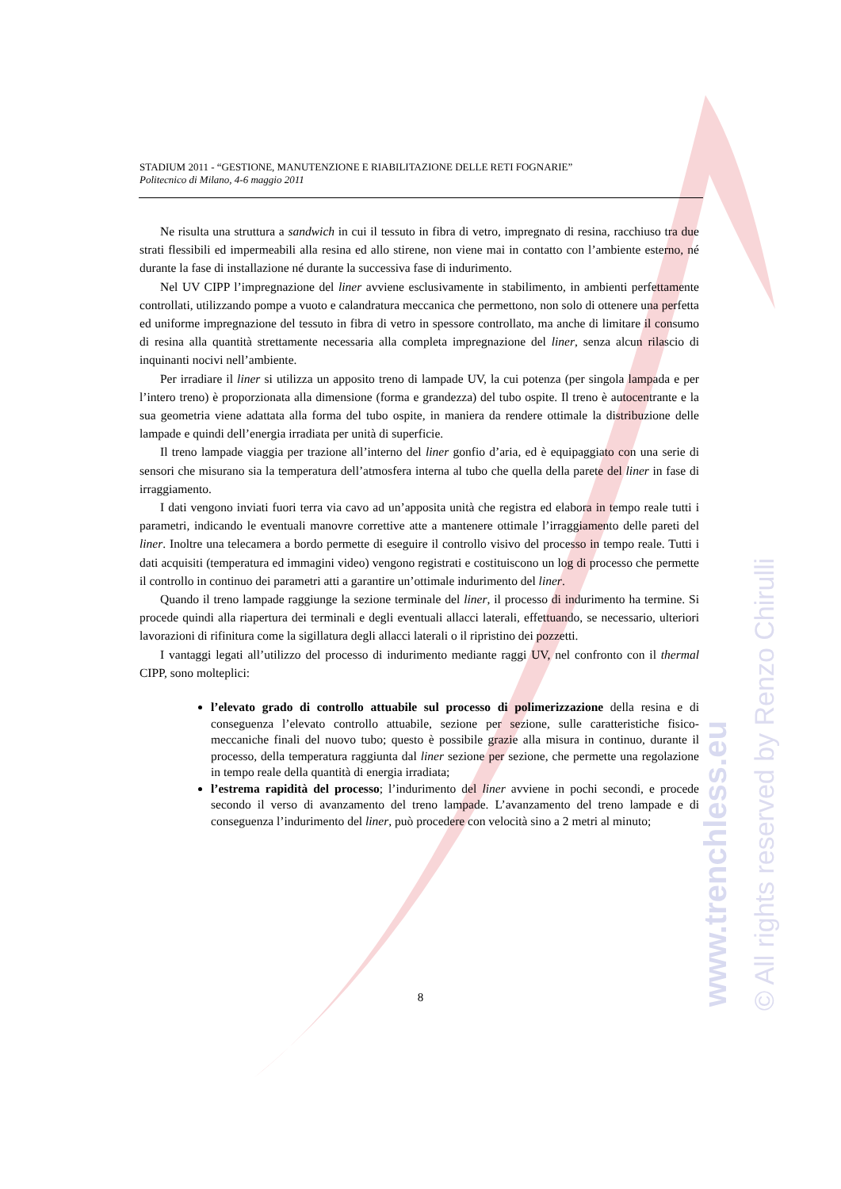www.trenchless.eu © All rights reserved by Renzo Chirulli
STADIUM 2011 - “GESTIONE, MANUTENZIONE E RIABILITAZIONE DELLE RETI FOGNARIE”
Politecnico di Milano, 4-6 maggio 2011
Ne risulta una struttura a sandwich in cui il tessuto in fibra di vetro, impregnato di resina, racchiuso tra due strati flessibili ed impermeabili alla resina ed allo stirene, non viene mai in contatto con l’ambiente esterno, né durante la fase di installazione né durante la successiva fase di indurimento.
Nel UV CIPP l’impregnazione del liner avviene esclusivamente in stabilimento, in ambienti perfettamente controllati, utilizzando pompe a vuoto e calandratura meccanica che permettono, non solo di ottenere una perfetta ed uniforme impregnazione del tessuto in fibra di vetro in spessore controllato, ma anche di limitare il consumo di resina alla quantità strettamente necessaria alla completa impregnazione del liner, senza alcun rilascio di inquinanti nocivi nell’ambiente.
Per irradiare il liner si utilizza un apposito treno di lampade UV, la cui potenza (per singola lampada e per l’intero treno) è proporzionata alla dimensione (forma e grandezza) del tubo ospite. Il treno è autocentrante e la sua geometria viene adattata alla forma del tubo ospite, in maniera da rendere ottimale la distribuzione delle lampade e quindi dell’energia irradiata per unità di superficie.
Il treno lampade viaggia per trazione all’interno del liner gonfio d’aria, ed è equipaggiato con una serie di sensori che misurano sia la temperatura dell’atmosfera interna al tubo che quella della parete del liner in fase di irraggiamento.
I dati vengono inviati fuori terra via cavo ad un’apposita unità che registra ed elabora in tempo reale tutti i parametri, indicando le eventuali manovre correttive atte a mantenere ottimale l’irraggiamento delle pareti del liner. Inoltre una telecamera a bordo permette di eseguire il controllo visivo del processo in tempo reale. Tutti i dati acquisiti (temperatura ed immagini video) vengono registrati e costituiscono un log di processo che permette il controllo in continuo dei parametri atti a garantire un’ottimale indurimento del liner.
Quando il treno lampade raggiunge la sezione terminale del liner, il processo di indurimento ha termine. Si procede quindi alla riapertura dei terminali e degli eventuali allacci laterali, effettuando, se necessario, ulteriori lavorazioni di rifinitura come la sigillatura degli allacci laterali o il ripristino dei pozzetti.
I vantaggi legati all’utilizzo del processo di indurimento mediante raggi UV, nel confronto con il thermal CIPP, sono molteplici:
l’elevato grado di controllo attuabile sul processo di polimerizzazione della resina e di conseguenza l’elevato controllo attuabile, sezione per sezione, sulle caratteristiche fisico-meccaniche finali del nuovo tubo; questo è possibile grazie alla misura in continuo, durante il processo, della temperatura raggiunta dal liner sezione per sezione, che permette una regolazione in tempo reale della quantità di energia irradiata;
l’estrema rapidità del processo; l’indurimento del liner avviene in pochi secondi, e procede secondo il verso di avanzamento del treno lampade. L’avanzamento del treno lampade e di conseguenza l’indurimento del liner, può procedere con velocità sino a 2 metri al minuto;
8